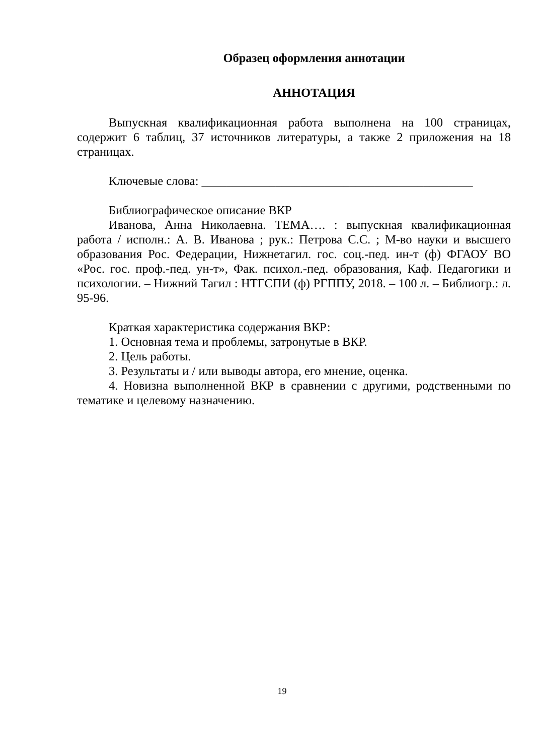Образец оформления аннотации
АННОТАЦИЯ
Выпускная квалификационная работа выполнена на 100 страницах, содержит 6 таблиц, 37 источников литературы, а также 2 приложения на 18 страницах.
Ключевые слова: ____________________________________________
Библиографическое описание ВКР
Иванова, Анна Николаевна. ТЕМА…. : выпускная квалификационная работа / исполн.: А. В. Иванова ; рук.: Петрова С.С. ; М-во науки и высшего образования Рос. Федерации, Нижнетагил. гос. соц.-пед. ин-т (ф) ФГАОУ ВО «Рос. гос. проф.-пед. ун-т», Фак. психол.-пед. образования, Каф. Педагогики и психологии. – Нижний Тагил : НТГСПИ (ф) РГППУ, 2018. – 100 л. – Библиогр.: л. 95-96.
Краткая характеристика содержания ВКР:
1. Основная тема и проблемы, затронутые в ВКР.
2. Цель работы.
3. Результаты и / или выводы автора, его мнение, оценка.
4. Новизна выполненной ВКР в сравнении с другими, родственными по тематике и целевому назначению.
19